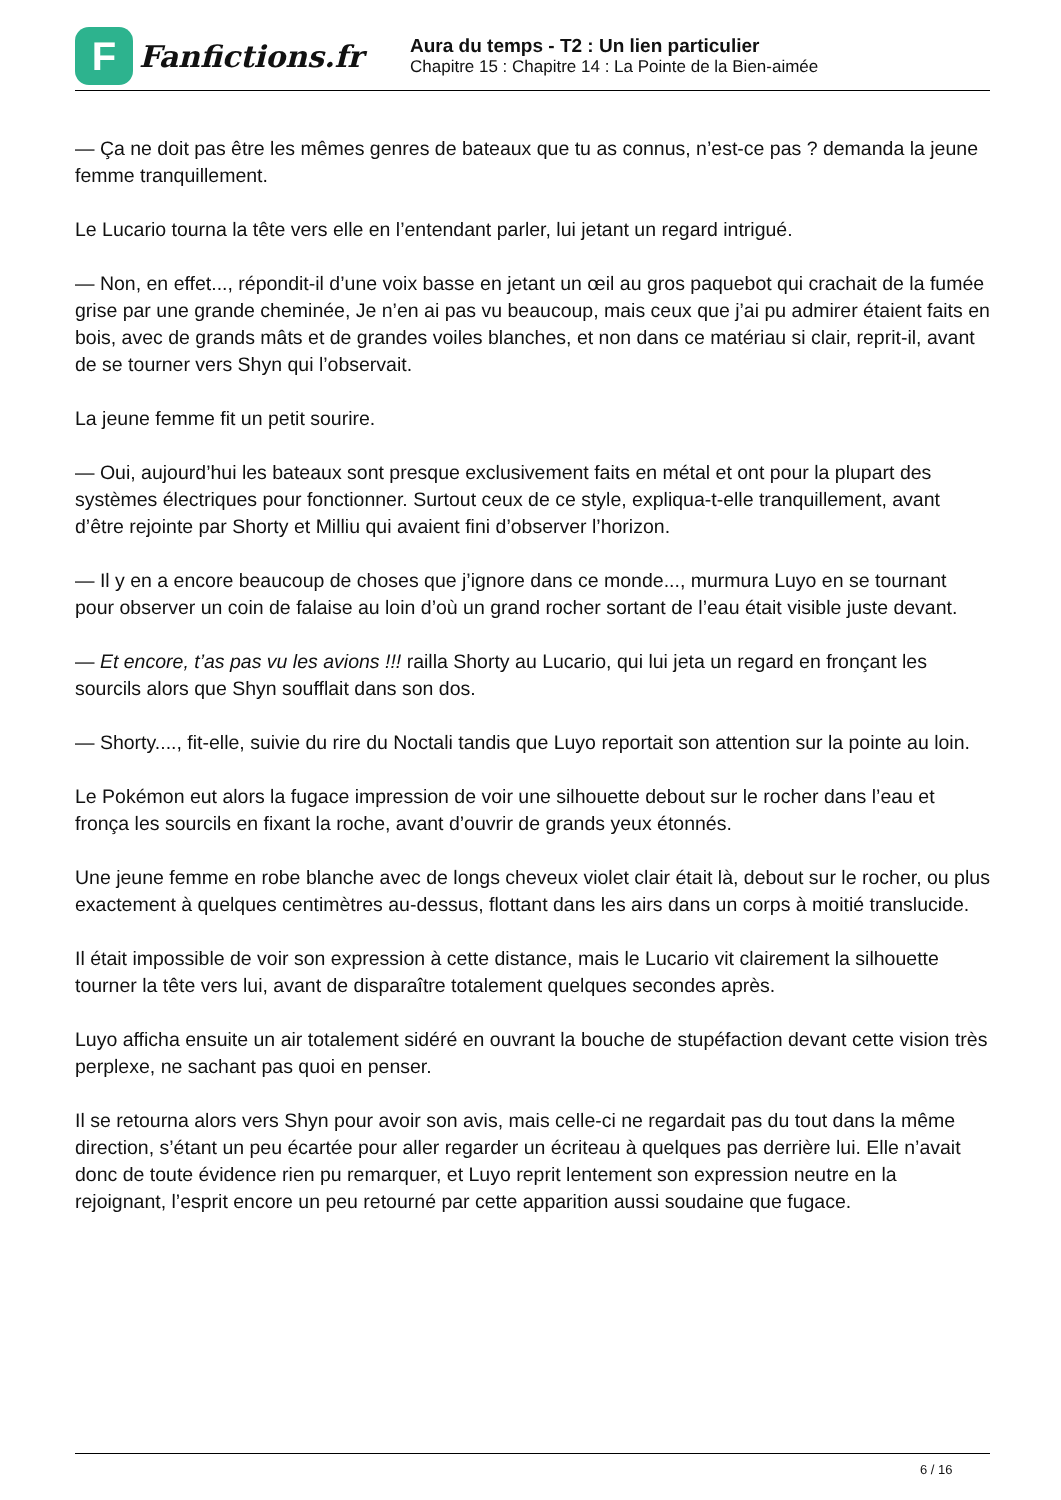F
Fanfictions.fr
Aura du temps - T2 : Un lien particulier
Chapitre 15 : Chapitre 14 : La Pointe de la Bien-aimée
— Ça ne doit pas être les mêmes genres de bateaux que tu as connus, n’est-ce pas ? demanda la jeune femme tranquillement.
Le Lucario tourna la tête vers elle en l’entendant parler, lui jetant un regard intrigué.
— Non, en effet..., répondit-il d’une voix basse en jetant un œil au gros paquebot qui crachait de la fumée grise par une grande cheminée, Je n’en ai pas vu beaucoup, mais ceux que j’ai pu admirer étaient faits en bois, avec de grands mâts et de grandes voiles blanches, et non dans ce matériau si clair, reprit-il, avant de se tourner vers Shyn qui l’observait.
La jeune femme fit un petit sourire.
— Oui, aujourd’hui les bateaux sont presque exclusivement faits en métal et ont pour la plupart des systèmes électriques pour fonctionner. Surtout ceux de ce style, expliqua-t-elle tranquillement, avant d’être rejointe par Shorty et Milliu qui avaient fini d’observer l’horizon.
— Il y en a encore beaucoup de choses que j’ignore dans ce monde..., murmura Luyo en se tournant pour observer un coin de falaise au loin d’où un grand rocher sortant de l’eau était visible juste devant.
— Et encore, t’as pas vu les avions !!! railla Shorty au Lucario, qui lui jeta un regard en fronçant les sourcils alors que Shyn soufflait dans son dos.
— Shorty...., fit-elle, suivie du rire du Noctali tandis que Luyo reportait son attention sur la pointe au loin.
Le Pokémon eut alors la fugace impression de voir une silhouette debout sur le rocher dans l’eau et fronça les sourcils en fixant la roche, avant d’ouvrir de grands yeux étonnés.
Une jeune femme en robe blanche avec de longs cheveux violet clair était là, debout sur le rocher, ou plus exactement à quelques centimètres au-dessus, flottant dans les airs dans un corps à moitié translucide.
Il était impossible de voir son expression à cette distance, mais le Lucario vit clairement la silhouette tourner la tête vers lui, avant de disparaître totalement quelques secondes après.
Luyo afficha ensuite un air totalement sidéré en ouvrant la bouche de stupéfaction devant cette vision très perplexe, ne sachant pas quoi en penser.
Il se retourna alors vers Shyn pour avoir son avis, mais celle-ci ne regardait pas du tout dans la même direction, s’étant un peu écartée pour aller regarder un écriteau à quelques pas derrière lui. Elle n’avait donc de toute évidence rien pu remarquer, et Luyo reprit lentement son expression neutre en la rejoignant, l’esprit encore un peu retourné par cette apparition aussi soudaine que fugace.
6 / 16